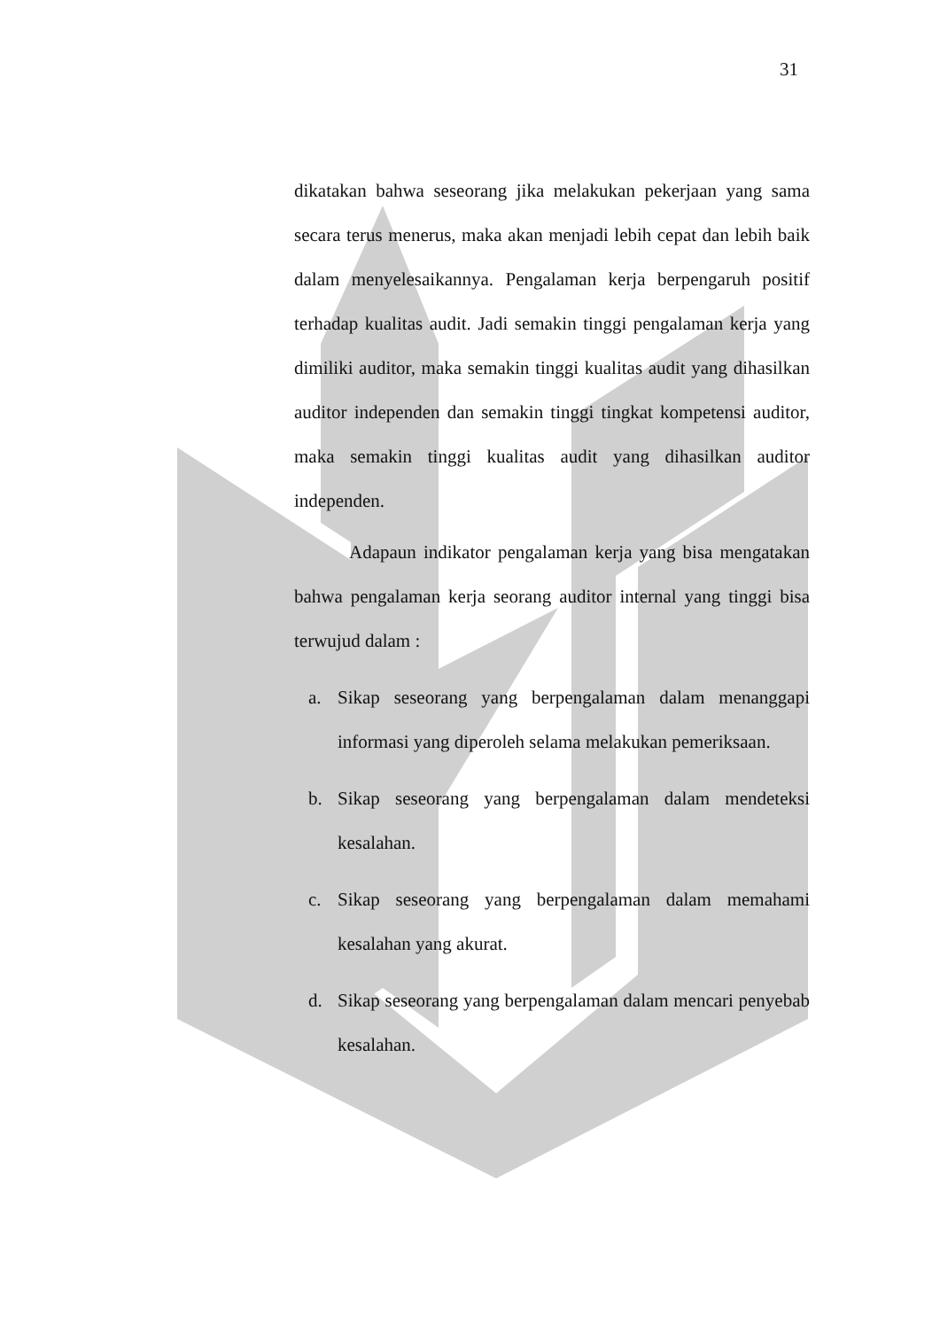31
dikatakan bahwa seseorang jika melakukan pekerjaan yang sama secara terus menerus, maka akan menjadi lebih cepat dan lebih baik dalam menyelesaikannya. Pengalaman kerja berpengaruh positif terhadap kualitas audit. Jadi semakin tinggi pengalaman kerja yang dimiliki auditor, maka semakin tinggi kualitas audit yang dihasilkan auditor independen dan semakin tinggi tingkat kompetensi auditor, maka semakin tinggi kualitas audit yang dihasilkan auditor independen.
Adapaun indikator pengalaman kerja yang bisa mengatakan bahwa pengalaman kerja seorang auditor internal yang tinggi bisa terwujud dalam :
a. Sikap seseorang yang berpengalaman dalam menanggapi informasi yang diperoleh selama melakukan pemeriksaan.
b. Sikap seseorang yang berpengalaman dalam mendeteksi kesalahan.
c. Sikap seseorang yang berpengalaman dalam memahami kesalahan yang akurat.
d. Sikap seseorang yang berpengalaman dalam mencari penyebab kesalahan.